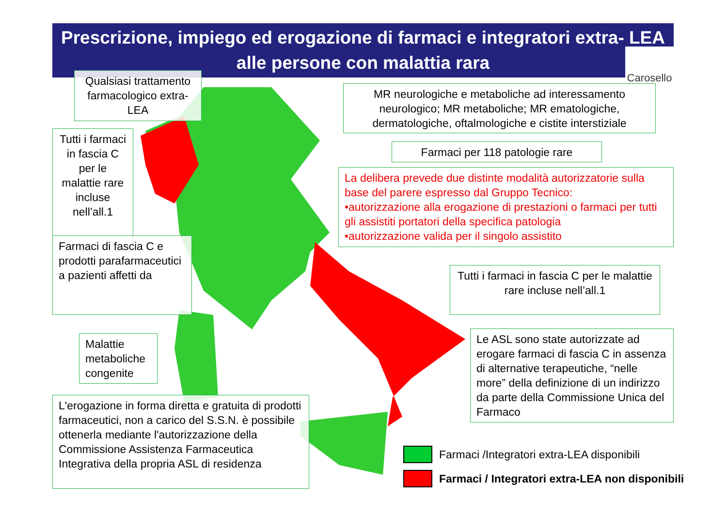Prescrizione, impiego ed erogazione di farmaci e integratori extra- LEA
alle persone con malattia rara
Carosello
Qualsiasi trattamento farmacologico extra-LEA
MR neurologiche e metaboliche ad interessamento neurologico; MR metaboliche; MR ematologiche, dermatologiche, oftalmologiche e cistite interstiziale
Tutti i farmaci in fascia C per le malattie rare incluse nell’all.1
Farmaci per 118 patologie rare
La delibera prevede due distinte modalità autorizzatorie sulla base del parere espresso dal Gruppo Tecnico:
•autorizzazione alla erogazione di prestazioni o farmaci per tutti gli assistiti portatori della specifica patologia
•autorizzazione valida per il singolo assistito
Farmaci di fascia C e prodotti parafarmaceutici a pazienti affetti da
Tutti i farmaci in fascia C per le malattie rare incluse nell’all.1
Malattie metaboliche congenite
Le ASL sono state autorizzate ad erogare farmaci di fascia C in assenza di alternative terapeutiche, “nelle more” della definizione di un indirizzo da parte della Commissione Unica del Farmaco
L'erogazione in forma diretta e gratuita di prodotti farmaceutici, non a carico del S.S.N. è possibile ottenerla mediante l'autorizzazione della Commissione Assistenza Farmaceutica Integrativa della propria ASL di residenza
Farmaci /Integratori extra-LEA disponibili
Farmaci / Integratori extra-LEA non disponibili